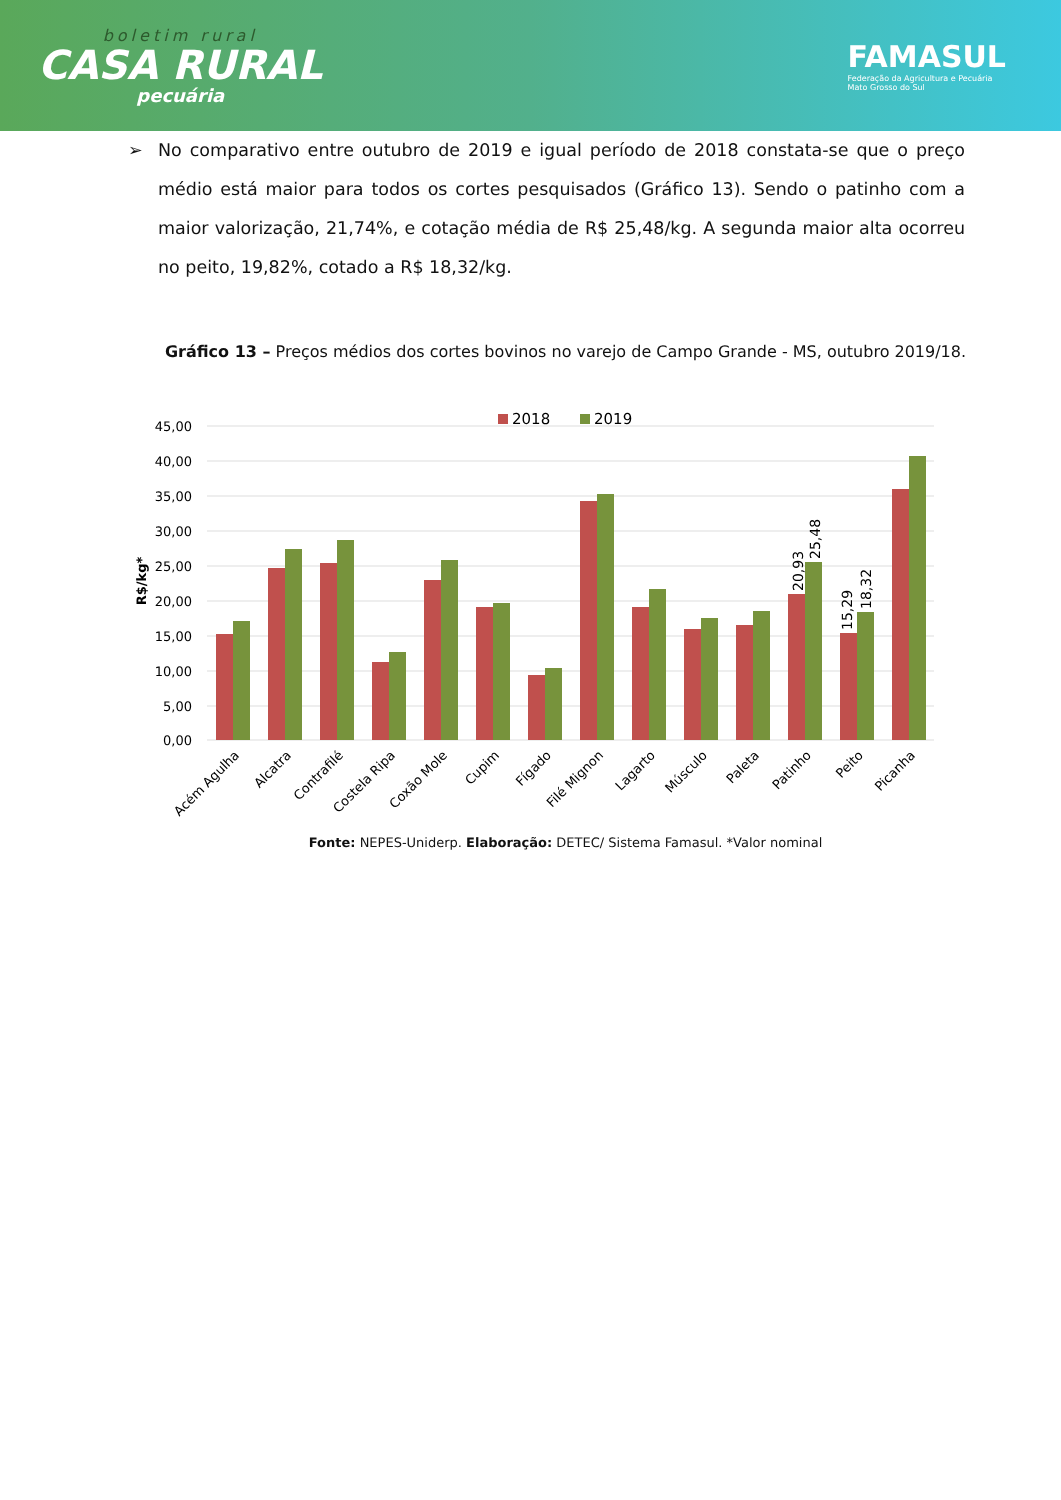boletim rural
CASA RURAL
pecuária
FAMASUL
Federação da Agricultura e Pecuária
Mato Grosso do Sul
➢ No comparativo entre outubro de 2019 e igual período de 2018 constata-se que o preço médio está maior para todos os cortes pesquisados (Gráfico 13). Sendo o patinho com a maior valorização, 21,74%, e cotação média de R$ 25,48/kg. A segunda maior alta ocorreu no peito, 19,82%, cotado a R$ 18,32/kg.
Gráfico 13 – Preços médios dos cortes bovinos no varejo de Campo Grande - MS, outubro 2019/18.
2018
2019
45,00
40,00
35,00
30,00
25,00
20,00
15,00
10,00
5,00
0,00
R$/kg*
20,93
25,48
15,29
18,32
Acém Agulha
Alcatra
Contrafilé
Costela Ripa
Coxão Mole
Cupim
Fígado
Filé Mignon
Lagarto
Músculo
Paleta
Patinho
Peito
Picanha
Fonte: NEPES-Uniderp. Elaboração: DETEC/ Sistema Famasul. *Valor nominal